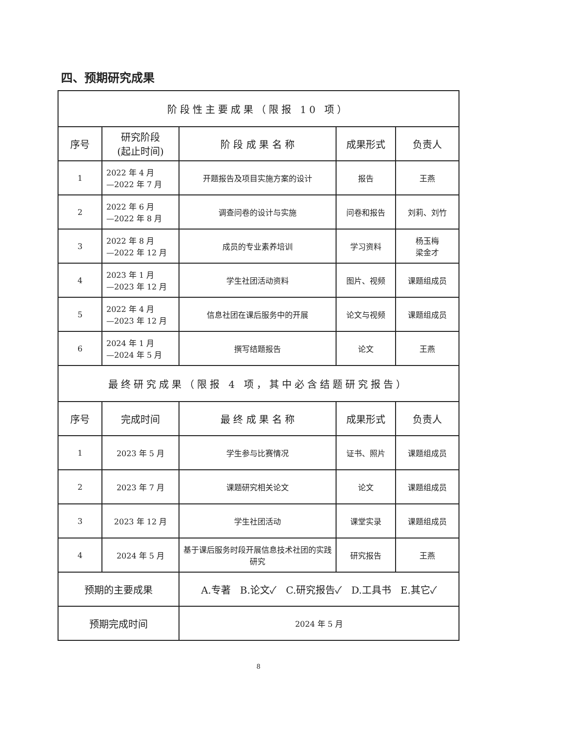四、预期研究成果
| 阶段性主要成果（限报 10 项） | | | | |
| 序号 | 研究阶段 (起止时间) | 阶 段 成 果 名 称 | 成果形式 | 负责人 |
| 1 | 2022 年 4 月 —2022 年 7 月 | 开题报告及项目实施方案的设计 | 报告 | 王燕 |
| 2 | 2022 年 6 月 —2022 年 8 月 | 调查问卷的设计与实施 | 问卷和报告 | 刘莉、刘竹 |
| 3 | 2022 年 8 月 —2022 年 12 月 | 成员的专业素养培训 | 学习资料 | 杨玉梅 梁金才 |
| 4 | 2023 年 1 月 —2023 年 12 月 | 学生社团活动资料 | 图片、视频 | 课题组成员 |
| 5 | 2022 年 4 月 —2023 年 12 月 | 信息社团在课后服务中的开展 | 论文与视频 | 课题组成员 |
| 6 | 2024 年 1 月 —2024 年 5 月 | 撰写结题报告 | 论文 | 王燕 |
| 最终研究成果（限报 4 项，其中必含结题研究报告） | | | | |
| 序号 | 完成时间 | 最 终 成 果 名 称 | 成果形式 | 负责人 |
| 1 | 2023 年 5 月 | 学生参与比赛情况 | 证书、照片 | 课题组成员 |
| 2 | 2023 年 7 月 | 课题研究相关论文 | 论文 | 课题组成员 |
| 3 | 2023 年 12 月 | 学生社团活动 | 课堂实录 | 课题组成员 |
| 4 | 2024 年 5 月 | 基于课后服务时段开展信息技术社团的实践研究 | 研究报告 | 王燕 |
| 预期的主要成果 | | A.专著 B.论文✓ C.研究报告✓ D.工具书 E.其它✓ | | |
| 预期完成时间 | | 2024 年 5 月 | | |
8